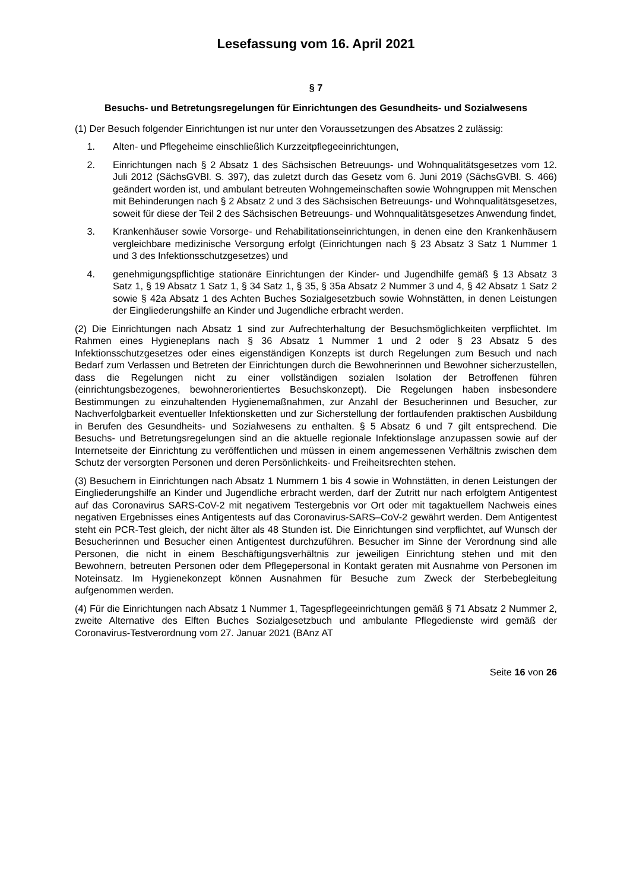Lesefassung vom 16. April 2021
§ 7
Besuchs- und Betretungsregelungen für Einrichtungen des Gesundheits- und Sozialwesens
(1) Der Besuch folgender Einrichtungen ist nur unter den Voraussetzungen des Absatzes 2 zulässig:
1. Alten- und Pflegeheime einschließlich Kurzzeitpflegeeinrichtungen,
2. Einrichtungen nach § 2 Absatz 1 des Sächsischen Betreuungs- und Wohnqualitätsgesetzes vom 12. Juli 2012 (SächsGVBl. S. 397), das zuletzt durch das Gesetz vom 6. Juni 2019 (SächsGVBl. S. 466) geändert worden ist, und ambulant betreuten Wohngemeinschaften sowie Wohngruppen mit Menschen mit Behinderungen nach § 2 Absatz 2 und 3 des Sächsischen Betreuungs- und Wohnqualitätsgesetzes, soweit für diese der Teil 2 des Sächsischen Betreuungs- und Wohnqualitätsgesetzes Anwendung findet,
3. Krankenhäuser sowie Vorsorge- und Rehabilitationseinrichtungen, in denen eine den Krankenhäusern vergleichbare medizinische Versorgung erfolgt (Einrichtungen nach § 23 Absatz 3 Satz 1 Nummer 1 und 3 des Infektionsschutzgesetzes) und
4. genehmigungspflichtige stationäre Einrichtungen der Kinder- und Jugendhilfe gemäß § 13 Absatz 3 Satz 1, § 19 Absatz 1 Satz 1, § 34 Satz 1, § 35, § 35a Absatz 2 Nummer 3 und 4, § 42 Absatz 1 Satz 2 sowie § 42a Absatz 1 des Achten Buches Sozialgesetzbuch sowie Wohnstätten, in denen Leistungen der Eingliederungshilfe an Kinder und Jugendliche erbracht werden.
(2) Die Einrichtungen nach Absatz 1 sind zur Aufrechterhaltung der Besuchsmöglichkeiten verpflichtet. Im Rahmen eines Hygieneplans nach § 36 Absatz 1 Nummer 1 und 2 oder § 23 Absatz 5 des Infektionsschutzgesetzes oder eines eigenständigen Konzepts ist durch Regelungen zum Besuch und nach Bedarf zum Verlassen und Betreten der Einrichtungen durch die Bewohnerinnen und Bewohner sicherzustellen, dass die Regelungen nicht zu einer vollständigen sozialen Isolation der Betroffenen führen (einrichtungsbezogenes, bewohnerorientiertes Besuchskonzept). Die Regelungen haben insbesondere Bestimmungen zu einzuhaltenden Hygienemaßnahmen, zur Anzahl der Besucherinnen und Besucher, zur Nachverfolgbarkeit eventueller Infektionsketten und zur Sicherstellung der fortlaufenden praktischen Ausbildung in Berufen des Gesundheits- und Sozialwesens zu enthalten. § 5 Absatz 6 und 7 gilt entsprechend. Die Besuchs- und Betretungsregelungen sind an die aktuelle regionale Infektionslage anzupassen sowie auf der Internetseite der Einrichtung zu veröffentlichen und müssen in einem angemessenen Verhältnis zwischen dem Schutz der versorgten Personen und deren Persönlichkeits- und Freiheitsrechten stehen.
(3) Besuchern in Einrichtungen nach Absatz 1 Nummern 1 bis 4 sowie in Wohnstätten, in denen Leistungen der Eingliederungshilfe an Kinder und Jugendliche erbracht werden, darf der Zutritt nur nach erfolgtem Antigentest auf das Coronavirus SARS-CoV-2 mit negativem Testergebnis vor Ort oder mit tagaktuellem Nachweis eines negativen Ergebnisses eines Antigentests auf das Coronavirus-SARS–CoV-2 gewährt werden. Dem Antigentest steht ein PCR-Test gleich, der nicht älter als 48 Stunden ist. Die Einrichtungen sind verpflichtet, auf Wunsch der Besucherinnen und Besucher einen Antigentest durchzuführen. Besucher im Sinne der Verordnung sind alle Personen, die nicht in einem Beschäftigungsverhältnis zur jeweiligen Einrichtung stehen und mit den Bewohnern, betreuten Personen oder dem Pflegepersonal in Kontakt geraten mit Ausnahme von Personen im Noteinsatz. Im Hygienekonzept können Ausnahmen für Besuche zum Zweck der Sterbebegleitung aufgenommen werden.
(4) Für die Einrichtungen nach Absatz 1 Nummer 1, Tagespflegeeinrichtungen gemäß § 71 Absatz 2 Nummer 2, zweite Alternative des Elften Buches Sozialgesetzbuch und ambulante Pflegedienste wird gemäß der Coronavirus-Testverordnung vom 27. Januar 2021 (BAnz AT
Seite 16 von 26